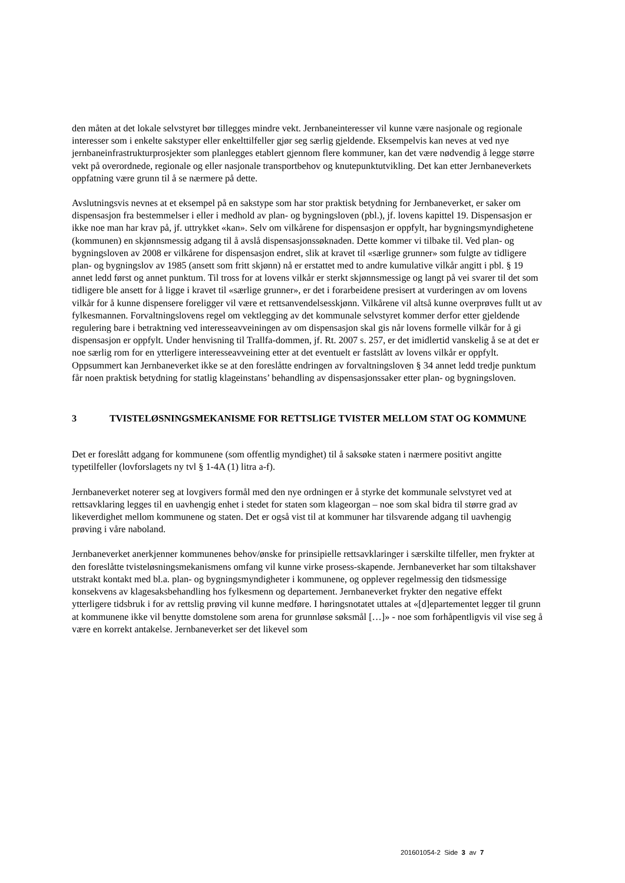den måten at det lokale selvstyret bør tillegges mindre vekt. Jernbaneinteresser vil kunne være nasjonale og regionale interesser som i enkelte sakstyper eller enkelttilfeller gjør seg særlig gjeldende. Eksempelvis kan neves at ved nye jernbaneinfrastrukturprosjekter som planlegges etablert gjennom flere kommuner, kan det være nødvendig å legge større vekt på overordnede, regionale og eller nasjonale transportbehov og knutepunktutvikling. Det kan etter Jernbaneverkets oppfatning være grunn til å se nærmere på dette.
Avslutningsvis nevnes at et eksempel på en sakstype som har stor praktisk betydning for Jernbaneverket, er saker om dispensasjon fra bestemmelser i eller i medhold av plan- og bygningsloven (pbl.), jf. lovens kapittel 19. Dispensasjon er ikke noe man har krav på, jf. uttrykket «kan». Selv om vilkårene for dispensasjon er oppfylt, har bygningsmyndighetene (kommunen) en skjønnsmessig adgang til å avslå dispensasjonssøknaden. Dette kommer vi tilbake til. Ved plan- og bygningsloven av 2008 er vilkårene for dispensasjon endret, slik at kravet til «særlige grunner» som fulgte av tidligere plan- og bygningslov av 1985 (ansett som fritt skjønn) nå er erstattet med to andre kumulative vilkår angitt i pbl. § 19 annet ledd først og annet punktum. Til tross for at lovens vilkår er sterkt skjønnsmessige og langt på vei svarer til det som tidligere ble ansett for å ligge i kravet til «særlige grunner», er det i forarbeidene presisert at vurderingen av om lovens vilkår for å kunne dispensere foreligger vil være et rettsanvendelsesskjønn. Vilkårene vil altså kunne overprøves fullt ut av fylkesmannen. Forvaltningslovens regel om vektlegging av det kommunale selvstyret kommer derfor etter gjeldende regulering bare i betraktning ved interesseavveiningen av om dispensasjon skal gis når lovens formelle vilkår for å gi dispensasjon er oppfylt. Under henvisning til Trallfa-dommen, jf. Rt. 2007 s. 257, er det imidlertid vanskelig å se at det er noe særlig rom for en ytterligere interesseavveining etter at det eventuelt er fastslått av lovens vilkår er oppfylt. Oppsummert kan Jernbaneverket ikke se at den foreslåtte endringen av forvaltningsloven § 34 annet ledd tredje punktum får noen praktisk betydning for statlig klageinstans’ behandling av dispensasjonssaker etter plan- og bygningsloven.
3 TVISTELØSNINGSMEKANISME FOR RETTSLIGE TVISTER MELLOM STAT OG KOMMUNE
Det er foreslått adgang for kommunene (som offentlig myndighet) til å saksøke staten i nærmere positivt angitte typetilfeller (lovforslagets ny tvl § 1-4A (1) litra a-f).
Jernbaneverket noterer seg at lovgivers formål med den nye ordningen er å styrke det kommunale selvstyret ved at rettsavklaring legges til en uavhengig enhet i stedet for staten som klageorgan – noe som skal bidra til større grad av likeverdighet mellom kommunene og staten. Det er også vist til at kommuner har tilsvarende adgang til uavhengig prøving i våre naboland.
Jernbaneverket anerkjenner kommunenes behov/ønske for prinsipielle rettsavklaringer i særskilte tilfeller, men frykter at den foreslåtte tvisteløsningsmekanismens omfang vil kunne virke prosess-skapende. Jernbaneverket har som tiltakshaver utstrakt kontakt med bl.a. plan- og bygningsmyndigheter i kommunene, og opplever regelmessig den tidsmessige konsekvens av klagesaksbehandling hos fylkesmenn og departement. Jernbaneverket frykter den negative effekt ytterligere tidsbruk i for av rettslig prøving vil kunne medføre. I høringsnotatet uttales at «[d]epartementet legger til grunn at kommunene ikke vil benytte domstolene som arena for grunnløse søksmål […]» - noe som forhåpentligvis vil vise seg å være en korrekt antakelse. Jernbaneverket ser det likevel som
201601054-2 Side 3 av 7